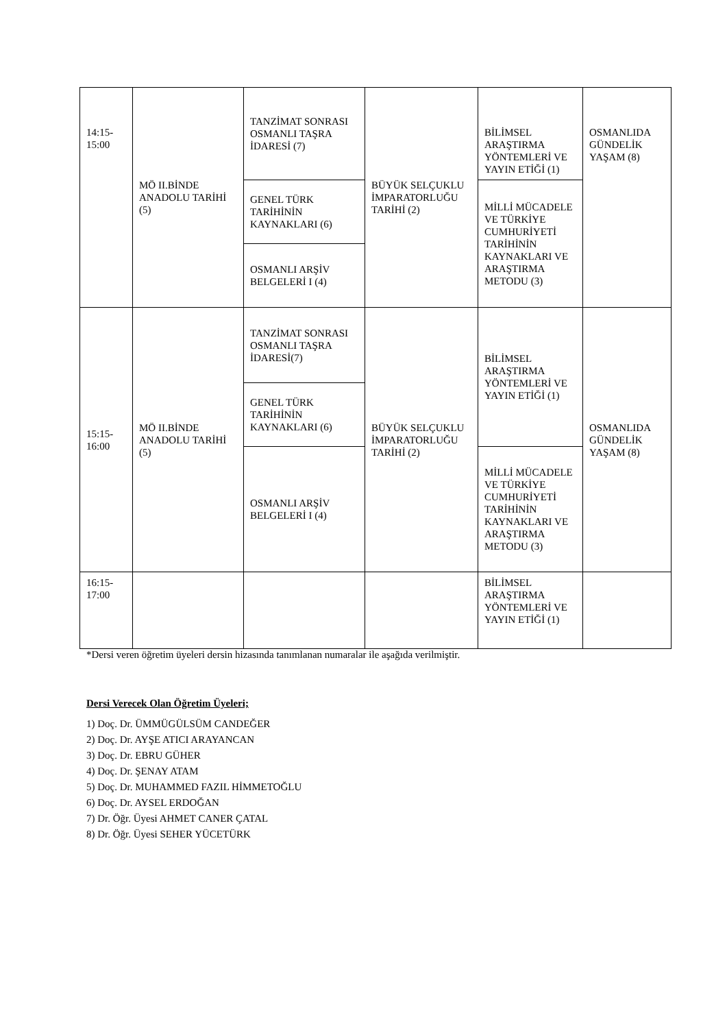| 14:15- 15:00 | MÖ II.BİNDE ANADOLU TARİHİ (5) | TANZİMAT SONRASI OSMANLI TAŞRA İDARESİ (7) | BÜYÜK SELÇUKLU İMPARATORLUĞU TARİHİ (2) | BİLİMSEL ARAŞTIRMA YÖNTEMLERİ VE YAYIN ETİĞİ (1) | OSMANLIDA GÜNDELİK YAŞAM (8) |
| | | GENEL TÜRK TARİHİNİN KAYNAKLARI (6) | | MİLLİ MÜCADELE VE TÜRKİYE CUMHURİYETİ TARİHİNİN KAYNAKLARI VE ARAŞTIRMA METODU (3) | |
| | | OSMANLI ARŞİV BELGELERİ I (4) | | | |
| 15:15- 16:00 | MÖ II.BİNDE ANADOLU TARİHİ (5) | TANZİMAT SONRASI OSMANLI TAŞRA İDARESİ(7) | BÜYÜK SELÇUKLU İMPARATORLUĞU TARİHİ (2) | BİLİMSEL ARAŞTIRMA YÖNTEMLERİ VE YAYIN ETİĞİ (1) | OSMANLIDA GÜNDELİK YAŞAM (8) |
| | | GENEL TÜRK TARİHİNİN KAYNAKLARI (6) | | | |
| | | OSMANLI ARŞİV BELGELERİ I (4) | | MİLLİ MÜCADELE VE TÜRKİYE CUMHURİYETİ TARİHİNİN KAYNAKLARI VE ARAŞTIRMA METODU (3) | |
| 16:15- 17:00 | | | | BİLİMSEL ARAŞTIRMA YÖNTEMLERİ VE YAYIN ETİĞİ (1) | |
*Dersi veren öğretim üyeleri dersin hizasında tanımlanan numaralar ile aşağıda verilmiştir.
Dersi Verecek Olan Öğretim Üyeleri;
1) Doç. Dr. ÜMMÜGÜLSÜM CANDEĞER
2) Doç. Dr. AYŞE ATICI ARAYANCAN
3) Doç. Dr. EBRU GÜHER
4) Doç. Dr. ŞENAY ATAM
5) Doç. Dr. MUHAMMED FAZIL HİMMETOĞLU
6) Doç. Dr. AYSEL ERDOĞAN
7) Dr. Öğr. Üyesi AHMET CANER ÇATAL
8) Dr. Öğr. Üyesi SEHER YÜCETÜRK